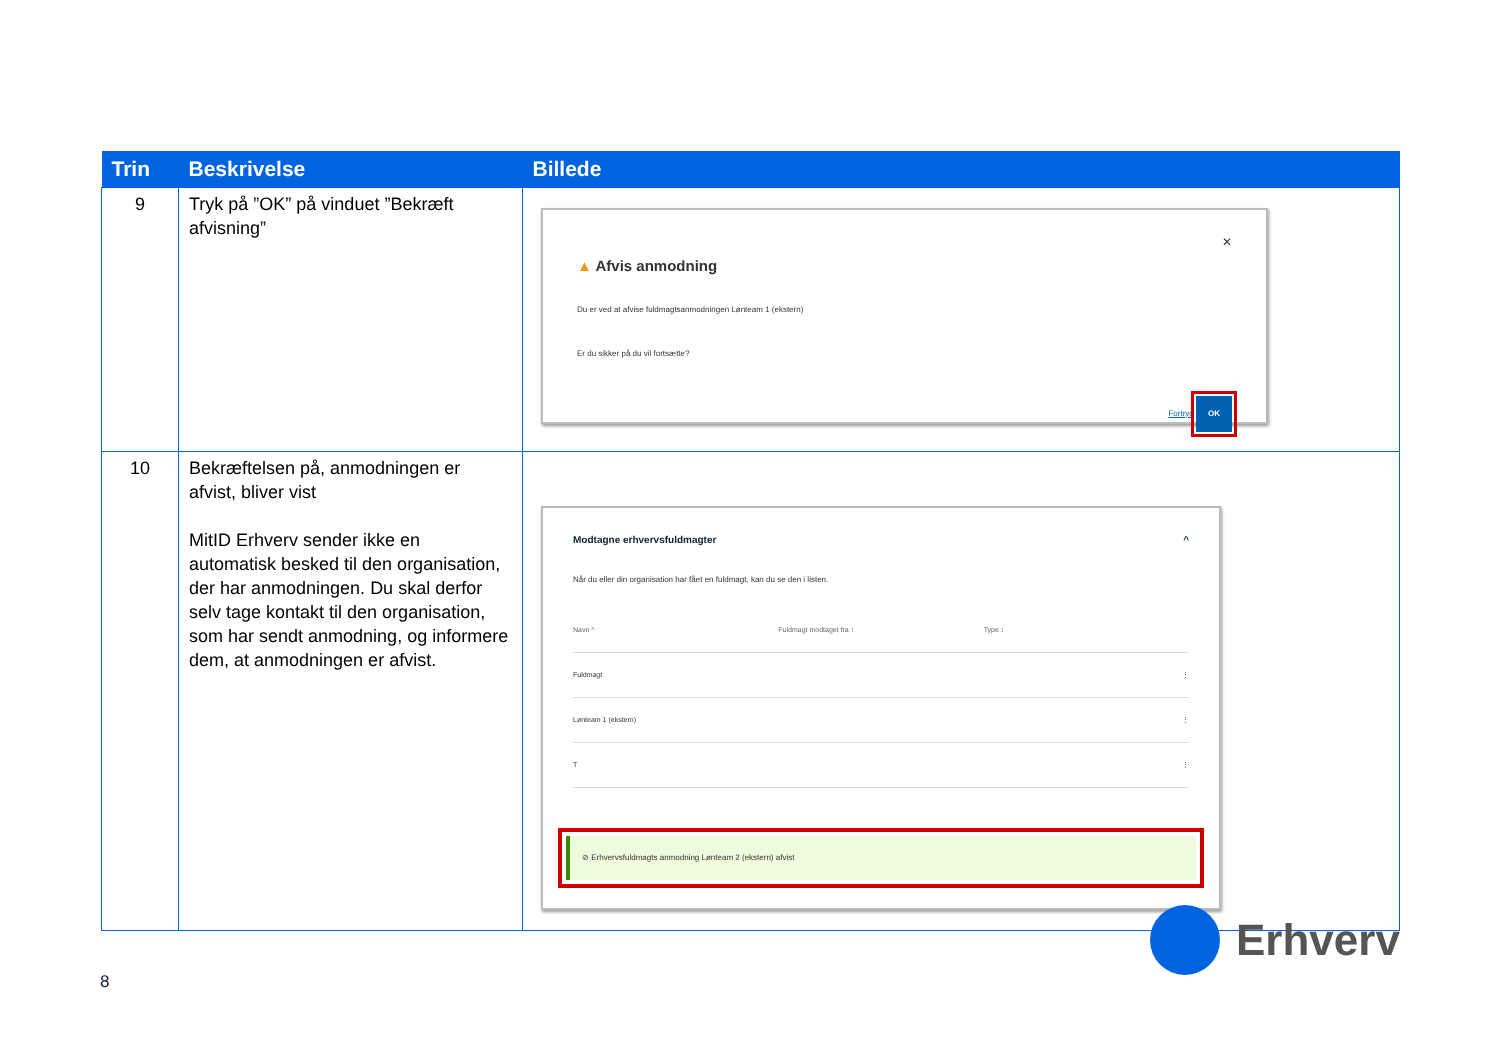| Trin | Beskrivelse | Billede |
| --- | --- | --- |
| 9 | Tryk på ”OK” på vinduet ”Bekræft afvisning” | ✕ ▲ Afvis anmodning Du er ved at afvise fuldmagtsanmodningen Lønteam 1 (ekstern) Er du sikker på du vil fortsætte? Fortryd OK |
| 10 | Bekræftelsen på, anmodningen er afvist, bliver vist MitID Erhverv sender ikke en automatisk besked til den organisation, der har anmodningen. Du skal derfor selv tage kontakt til den organisation, som har sendt anmodning, og informere dem, at anmodningen er afvist. | Modtagne erhvervsfuldmagter ^ Når du eller din organisation har fået en fuldmagt, kan du se den i listen. Navn ^ Fuldmagt modtaget fra ↕ Type ↕ Fuldmagt ⋮ Lønteam 1 (ekstern) ⋮ T ⋮ ⊘ Erhvervsfuldmagts anmodning Lønteam 2 (ekstern) afvist |
Erhverv
8